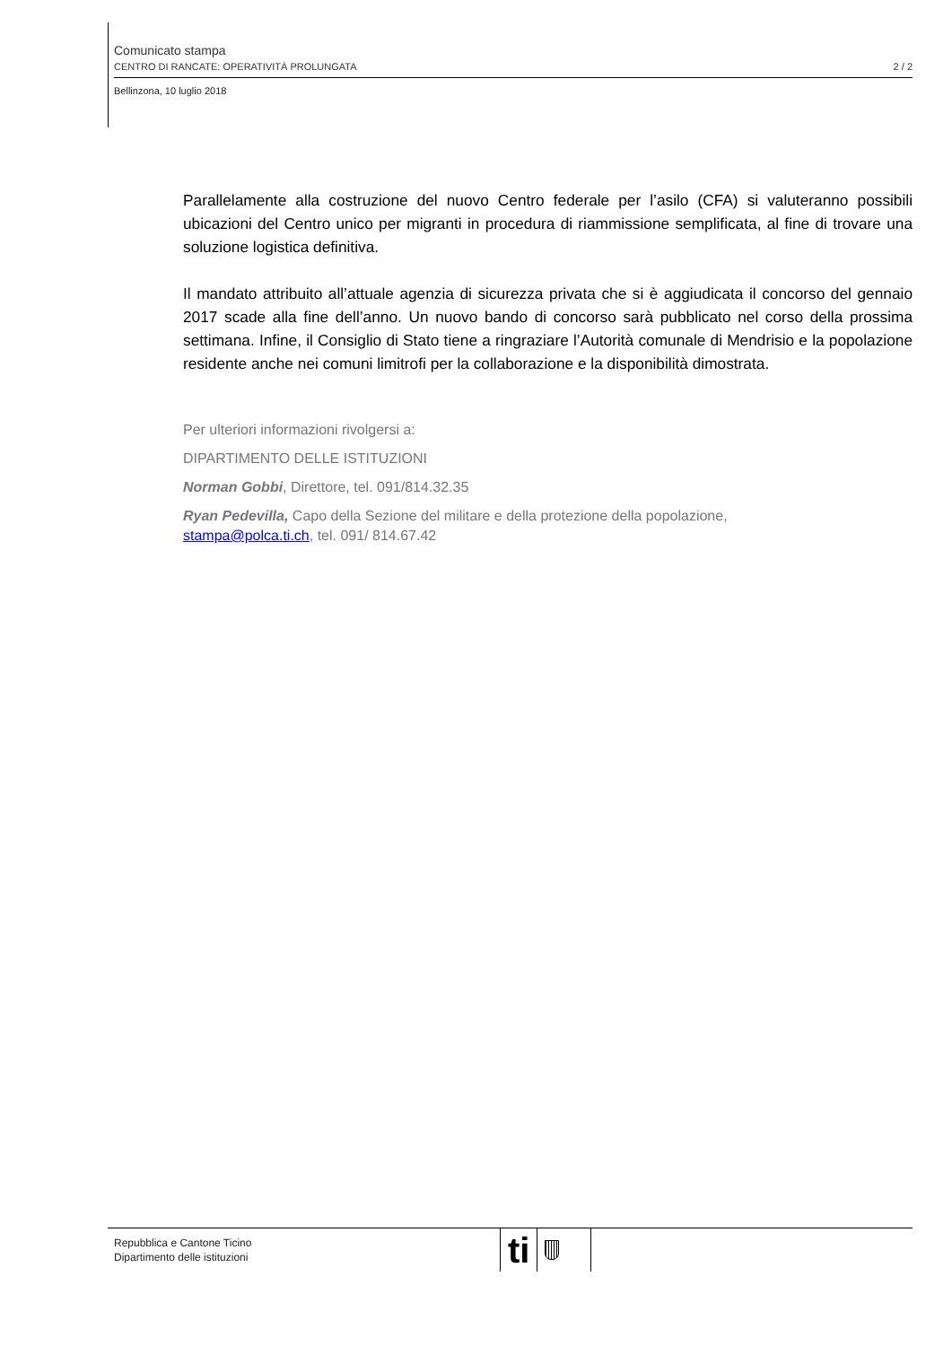Comunicato stampa
CENTRO DI RANCATE: OPERATIVITÀ PROLUNGATA 2 / 2
Bellinzona, 10 luglio 2018
Parallelamente alla costruzione del nuovo Centro federale per l’asilo (CFA) si valuteranno possibili ubicazioni del Centro unico per migranti in procedura di riammissione semplificata, al fine di trovare una soluzione logistica definitiva.
Il mandato attribuito all’attuale agenzia di sicurezza privata che si è aggiudicata il concorso del gennaio 2017 scade alla fine dell’anno. Un nuovo bando di concorso sarà pubblicato nel corso della prossima settimana. Infine, il Consiglio di Stato tiene a ringraziare l’Autorità comunale di Mendrisio e la popolazione residente anche nei comuni limitrofi per la collaborazione e la disponibilità dimostrata.
Per ulteriori informazioni rivolgersi a:
DIPARTIMENTO DELLE ISTITUZIONI
Norman Gobbi, Direttore, tel. 091/814.32.35
Ryan Pedevilla, Capo della Sezione del militare e della protezione della popolazione,
stampa@polca.ti.ch, tel. 091/ 814.67.42
Repubblica e Cantone Ticino
Dipartimento delle istituzioni
ti